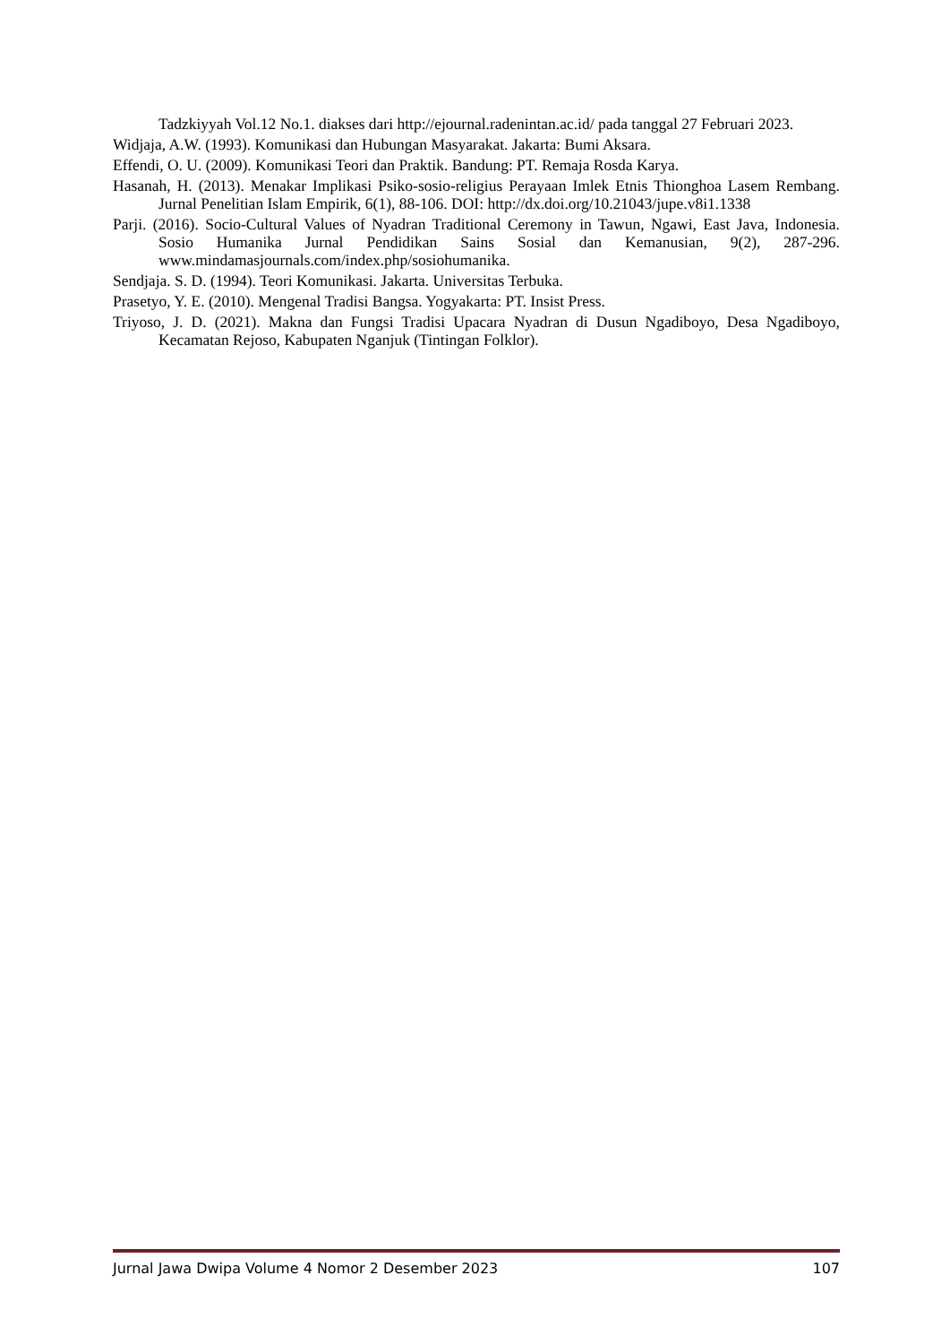Tadzkiyyah Vol.12 No.1. diakses dari http://ejournal.radenintan.ac.id/ pada tanggal 27 Februari 2023.
Widjaja, A.W. (1993). Komunikasi dan Hubungan Masyarakat. Jakarta: Bumi Aksara.
Effendi, O. U. (2009). Komunikasi Teori dan Praktik. Bandung: PT. Remaja Rosda Karya.
Hasanah, H. (2013). Menakar Implikasi Psiko-sosio-religius Perayaan Imlek Etnis Thionghoa Lasem Rembang. Jurnal Penelitian Islam Empirik, 6(1), 88-106. DOI: http://dx.doi.org/10.21043/jupe.v8i1.1338
Parji. (2016). Socio-Cultural Values of Nyadran Traditional Ceremony in Tawun, Ngawi, East Java, Indonesia. Sosio Humanika Jurnal Pendidikan Sains Sosial dan Kemanusian, 9(2), 287-296. www.mindamasjournals.com/index.php/sosiohumanika.
Sendjaja. S. D. (1994). Teori Komunikasi. Jakarta. Universitas Terbuka.
Prasetyo, Y. E. (2010). Mengenal Tradisi Bangsa. Yogyakarta: PT. Insist Press.
Triyoso, J. D. (2021). Makna dan Fungsi Tradisi Upacara Nyadran di Dusun Ngadiboyo, Desa Ngadiboyo, Kecamatan Rejoso, Kabupaten Nganjuk (Tintingan Folklor).
Jurnal Jawa Dwipa Volume 4 Nomor 2 Desember 2023 107